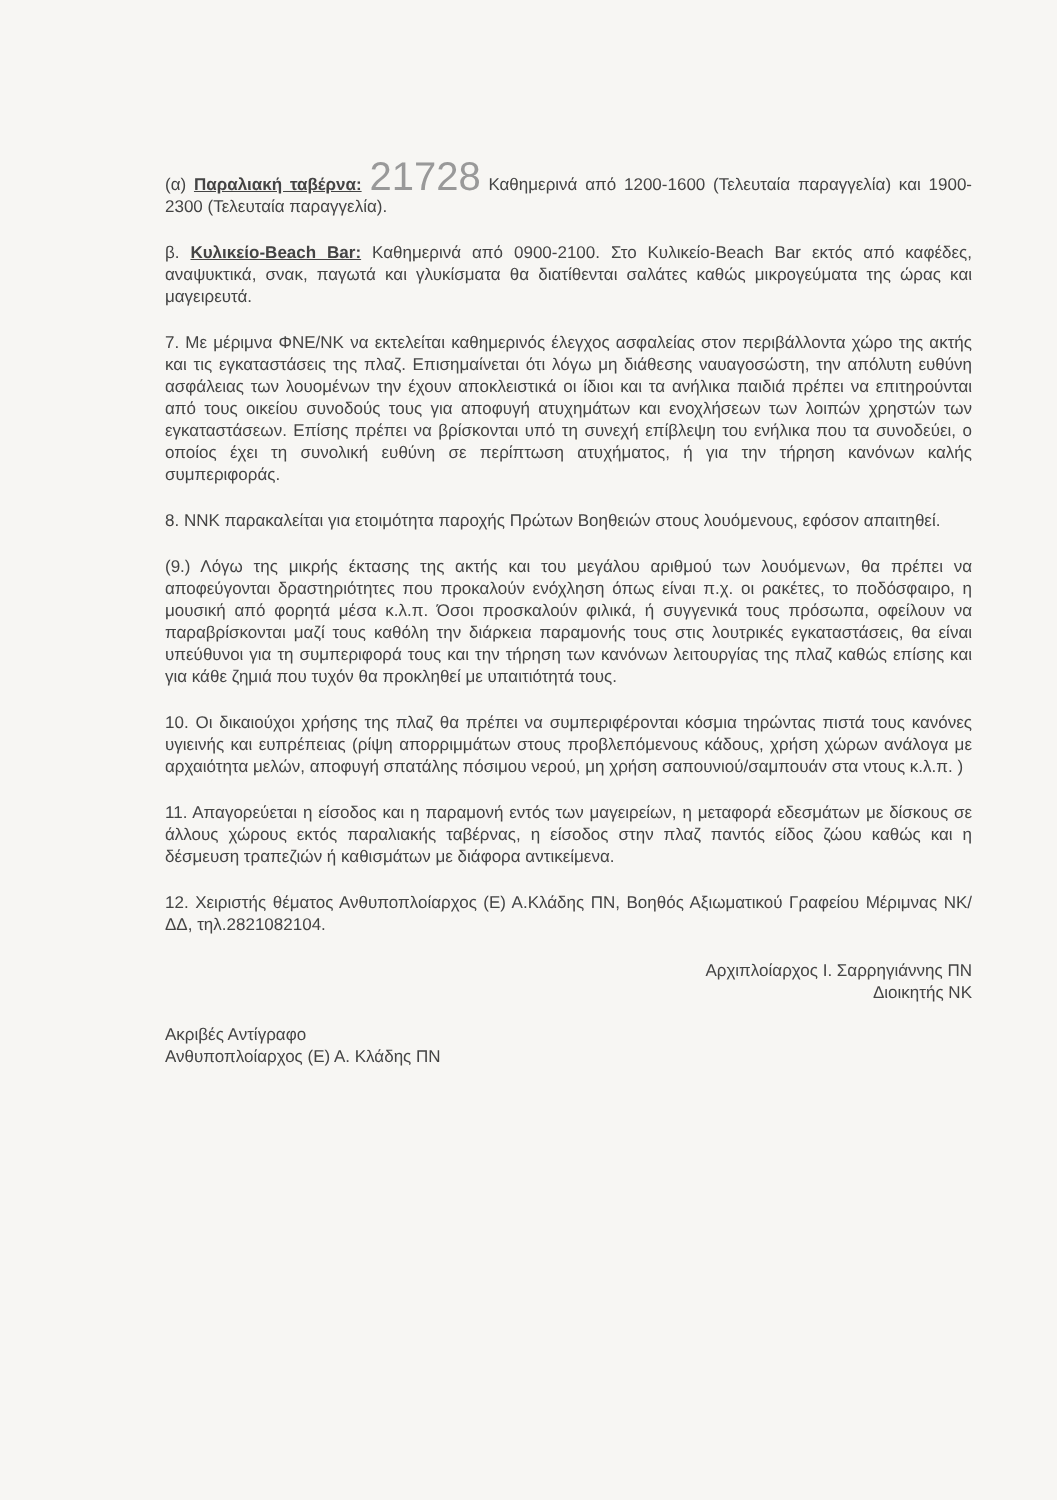(α) Παραλιακή ταβέρνα: 21728 Καθημερινά από 1200-1600 (Τελευταία παραγγελία) και 1900-2300 (Τελευταία παραγγελία).
β. Κυλικείο-Beach Bar: Καθημερινά από 0900-2100. Στο Κυλικείο-Beach Bar εκτός από καφέδες, αναψυκτικά, σνακ, παγωτά και γλυκίσματα θα διατίθενται σαλάτες καθώς μικρογεύματα της ώρας και μαγειρευτά.
7. Με μέριμνα ΦΝΕ/ΝΚ να εκτελείται καθημερινός έλεγχος ασφαλείας στον περιβάλλοντα χώρο της ακτής και τις εγκαταστάσεις της πλαζ. Επισημαίνεται ότι λόγω μη διάθεσης ναυαγοσώστη, την απόλυτη ευθύνη ασφάλειας των λουομένων την έχουν αποκλειστικά οι ίδιοι και τα ανήλικα παιδιά πρέπει να επιτηρούνται από τους οικείου συνοδούς τους για αποφυγή ατυχημάτων και ενοχλήσεων των λοιπών χρηστών των εγκαταστάσεων. Επίσης πρέπει να βρίσκονται υπό τη συνεχή επίβλεψη του ενήλικα που τα συνοδεύει, ο οποίος έχει τη συνολική ευθύνη σε περίπτωση ατυχήματος, ή για την τήρηση κανόνων καλής συμπεριφοράς.
8. ΝΝΚ παρακαλείται για ετοιμότητα παροχής Πρώτων Βοηθειών στους λουόμενους, εφόσον απαιτηθεί.
(9.) Λόγω της μικρής έκτασης της ακτής και του μεγάλου αριθμού των λουόμενων, θα πρέπει να αποφεύγονται δραστηριότητες που προκαλούν ενόχληση όπως είναι π.χ. οι ρακέτες, το ποδόσφαιρο, η μουσική από φορητά μέσα κ.λ.π. Όσοι προσκαλούν φιλικά, ή συγγενικά τους πρόσωπα, οφείλουν να παραβρίσκονται μαζί τους καθόλη την διάρκεια παραμονής τους στις λουτρικές εγκαταστάσεις, θα είναι υπεύθυνοι για τη συμπεριφορά τους και την τήρηση των κανόνων λειτουργίας της πλαζ καθώς επίσης και για κάθε ζημιά που τυχόν θα προκληθεί με υπαιτιότητά τους.
10. Οι δικαιούχοι χρήσης της πλαζ θα πρέπει να συμπεριφέρονται κόσμια τηρώντας πιστά τους κανόνες υγιεινής και ευπρέπειας (ρίψη απορριμμάτων στους προβλεπόμενους κάδους, χρήση χώρων ανάλογα με αρχαιότητα μελών, αποφυγή σπατάλης πόσιμου νερού, μη χρήση σαπουνιού/σαμπουάν στα ντους κ.λ.π. )
11. Απαγορεύεται η είσοδος και η παραμονή εντός των μαγειρείων, η μεταφορά εδεσμάτων με δίσκους σε άλλους χώρους εκτός παραλιακής ταβέρνας, η είσοδος στην πλαζ παντός είδος ζώου καθώς και η δέσμευση τραπεζιών ή καθισμάτων με διάφορα αντικείμενα.
12. Χειριστής θέματος Ανθυποπλοίαρχος (Ε) Α.Κλάδης ΠΝ, Βοηθός Αξιωματικού Γραφείου Μέριμνας ΝΚ/ΔΔ, τηλ.2821082104.
Αρχιπλοίαρχος Ι. Σαρρηγιάννης ΠΝ
Διοικητής ΝΚ
Ακριβές Αντίγραφο
Ανθυποπλοίαρχος (Ε) Α. Κλάδης ΠΝ